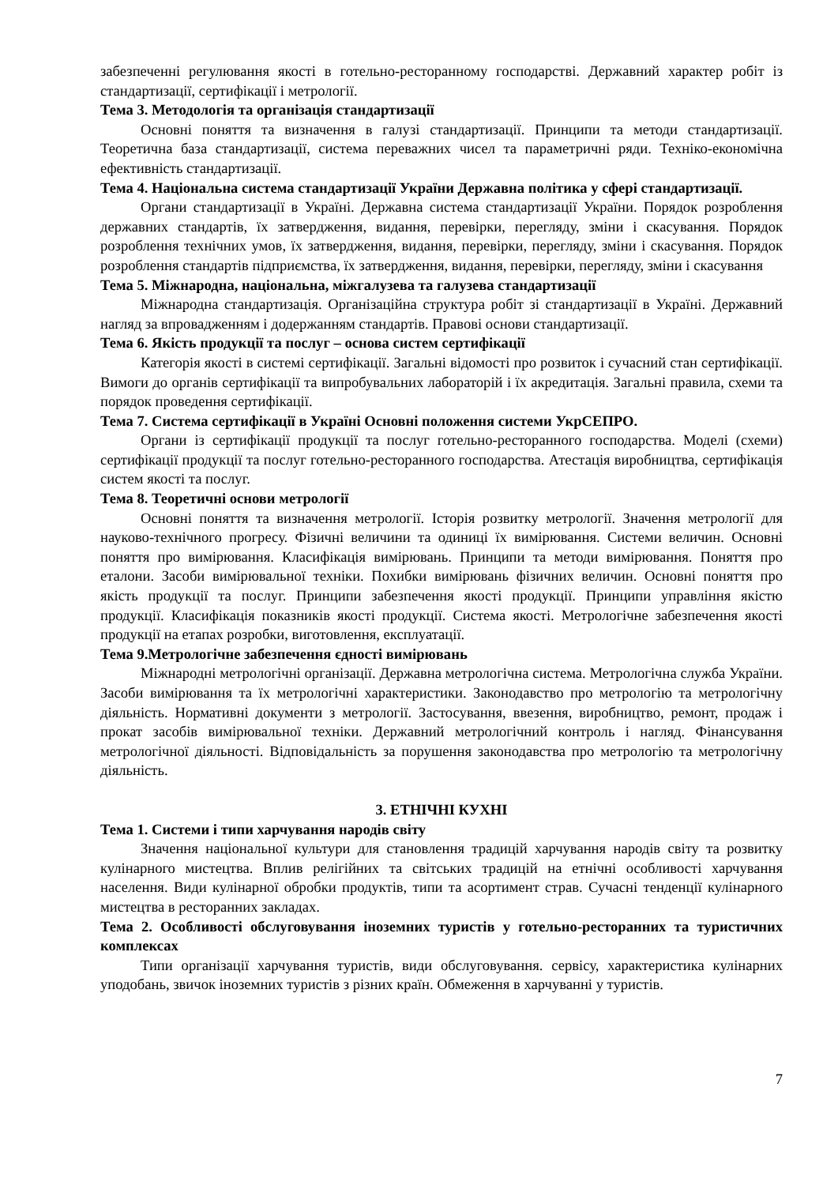забезпеченні регулювання якості в готельно-ресторанному господарстві. Державний характер робіт із стандартизації, сертифікації і метрології.
Тема 3. Методологія та організація стандартизації
Основні поняття та визначення в галузі стандартизації. Принципи та методи стандартизації. Теоретична база стандартизації, система переважних чисел та параметричні ряди. Техніко-економічна ефективність стандартизації.
Тема 4. Національна система стандартизації України Державна політика у сфері стандартизації.
Органи стандартизації в Україні. Державна система стандартизації України. Порядок розроблення державних стандартів, їх затвердження, видання, перевірки, перегляду, зміни і скасування. Порядок розроблення технічних умов, їх затвердження, видання, перевірки, перегляду, зміни і скасування. Порядок розроблення стандартів підприємства, їх затвердження, видання, перевірки, перегляду, зміни і скасування
Тема 5. Міжнародна, національна, міжгалузева та галузева стандартизації
Міжнародна стандартизація. Організаційна структура робіт зі стандартизації в Україні. Державний нагляд за впровадженням і додержанням стандартів. Правові основи стандартизації.
Тема 6. Якість продукції та послуг – основа систем сертифікації
Категорія якості в системі сертифікації. Загальні відомості про розвиток і сучасний стан сертифікації. Вимоги до органів сертифікації та випробувальних лабораторій і їх акредитація. Загальні правила, схеми та порядок проведення сертифікації.
Тема 7. Система сертифікації в Україні Основні положення системи УкрСЕПРО.
Органи із сертифікації продукції та послуг готельно-ресторанного господарства. Моделі (схеми) сертифікації продукції та послуг готельно-ресторанного господарства. Атестація виробництва, сертифікація систем якості та послуг.
Тема 8. Теоретичні основи метрології
Основні поняття та визначення метрології. Історія розвитку метрології. Значення метрології для науково-технічного прогресу. Фізичні величини та одиниці їх вимірювання. Системи величин. Основні поняття про вимірювання. Класифікація вимірювань. Принципи та методи вимірювання. Поняття про еталони. Засоби вимірювальної техніки. Похибки вимірювань фізичних величин. Основні поняття про якість продукції та послуг. Принципи забезпечення якості продукції. Принципи управління якістю продукції. Класифікація показників якості продукції. Система якості. Метрологічне забезпечення якості продукції на етапах розробки, виготовлення, експлуатації.
Тема 9.Метрологічне забезпечення єдності вимірювань
Міжнародні метрологічні організації. Державна метрологічна система. Метрологічна служба України. Засоби вимірювання та їх метрологічні характеристики. Законодавство про метрологію та метрологічну діяльність. Нормативні документи з метрології. Застосування, ввезення, виробництво, ремонт, продаж і прокат засобів вимірювальної техніки. Державний метрологічний контроль і нагляд. Фінансування метрологічної діяльності. Відповідальність за порушення законодавства про метрологію та метрологічну діяльність.
3. ЕТНІЧНІ КУХНІ
Тема 1. Системи і типи харчування народів світу
Значення національної культури для становлення традицій харчування народів світу та розвитку кулінарного мистецтва. Вплив релігійних та світських традицій на етнічні особливості харчування населення. Види кулінарної обробки продуктів, типи та асортимент страв. Сучасні тенденції кулінарного мистецтва в ресторанних закладах.
Тема 2. Особливості обслуговування іноземних туристів у готельно-ресторанних та туристичних комплексах
Типи організації харчування туристів, види обслуговування. сервісу, характеристика кулінарних уподобань, звичок іноземних туристів з різних країн. Обмеження в харчуванні у туристів.
7